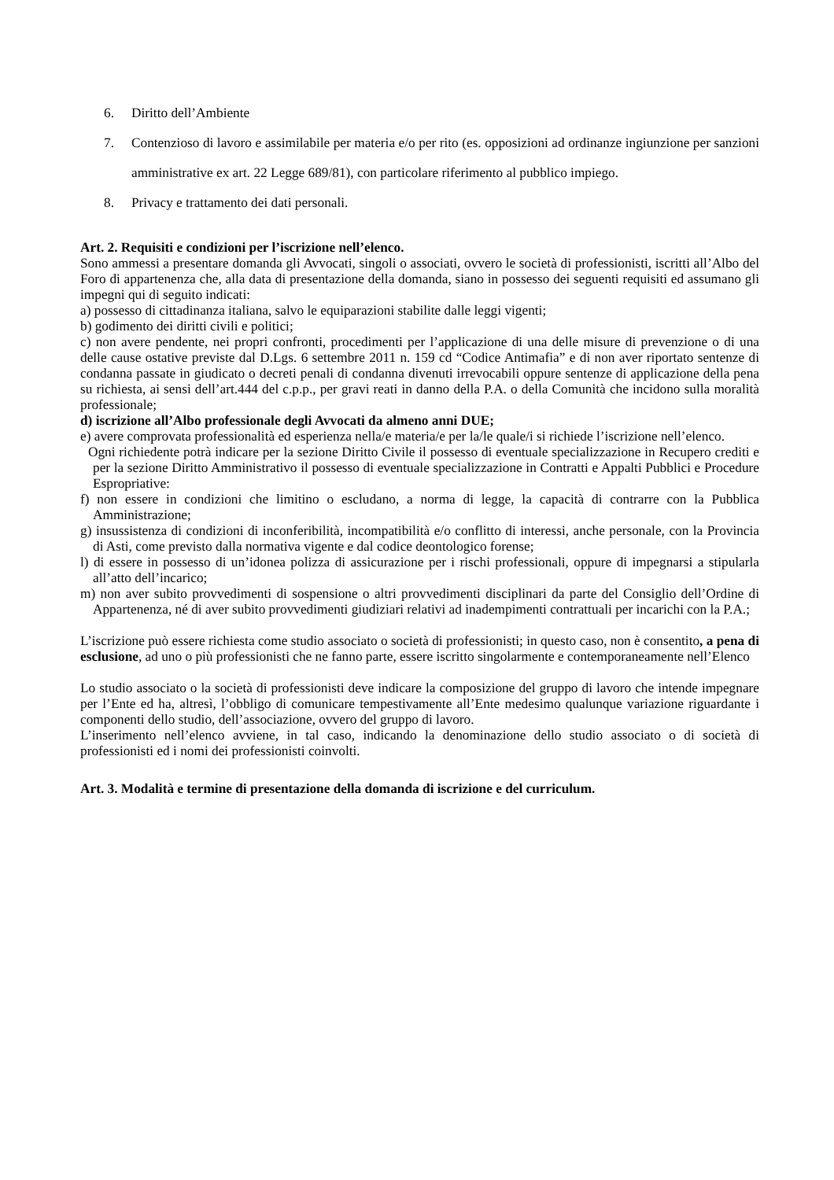6. Diritto dell’Ambiente
7. Contenzioso di lavoro e assimilabile per materia e/o per rito (es. opposizioni ad ordinanze ingiunzione per sanzioni amministrative ex art. 22 Legge 689/81), con particolare riferimento al pubblico impiego.
8. Privacy e trattamento dei dati personali.
Art. 2. Requisiti e condizioni per l’iscrizione nell’elenco.
Sono ammessi a presentare domanda gli Avvocati, singoli o associati, ovvero le società di professionisti, iscritti all’Albo del Foro di appartenenza che, alla data di presentazione della domanda, siano in possesso dei seguenti requisiti ed assumano gli impegni qui di seguito indicati:
a) possesso di cittadinanza italiana, salvo le equiparazioni stabilite dalle leggi vigenti;
b) godimento dei diritti civili e politici;
c) non avere pendente, nei propri confronti, procedimenti per l’applicazione di una delle misure di prevenzione o di una delle cause ostative previste dal D.Lgs. 6 settembre 2011 n. 159 cd “Codice Antimafia” e di non aver riportato sentenze di condanna passate in giudicato o decreti penali di condanna divenuti irrevocabili oppure sentenze di applicazione della pena su richiesta, ai sensi dell’art.444 del c.p.p., per gravi reati in danno della P.A. o della Comunità che incidono sulla moralità professionale;
d) iscrizione all’Albo professionale degli Avvocati da almeno anni DUE;
e) avere comprovata professionalità ed esperienza nella/e materia/e per la/le quale/i si richiede l’iscrizione nell’elenco.
Ogni richiedente potrà indicare per la sezione Diritto Civile il possesso di eventuale specializzazione in Recupero crediti e per la sezione Diritto Amministrativo il possesso di eventuale specializzazione in Contratti e Appalti Pubblici e Procedure Espropriative:
f) non essere in condizioni che limitino o escludano, a norma di legge, la capacità di contrarre con la Pubblica Amministrazione;
g) insussistenza di condizioni di inconferibilità, incompatibilità e/o conflitto di interessi, anche personale, con la Provincia di Asti, come previsto dalla normativa vigente e dal codice deontologico forense;
l) di essere in possesso di un’idonea polizza di assicurazione per i rischi professionali, oppure di impegnarsi a stipularla all’atto dell’incarico;
m) non aver subito provvedimenti di sospensione o altri provvedimenti disciplinari da parte del Consiglio dell’Ordine di Appartenenza, né di aver subito provvedimenti giudiziari relativi ad inadempimenti contrattuali per incarichi con la P.A.;
L’iscrizione può essere richiesta come studio associato o società di professionisti; in questo caso, non è consentito, a pena di esclusione, ad uno o più professionisti che ne fanno parte, essere iscritto singolarmente e contemporaneamente nell’Elenco
Lo studio associato o la società di professionisti deve indicare la composizione del gruppo di lavoro che intende impegnare per l’Ente ed ha, altresì, l’obbligo di comunicare tempestivamente all’Ente medesimo qualunque variazione riguardante i componenti dello studio, dell’associazione, ovvero del gruppo di lavoro.
L’inserimento nell’elenco avviene, in tal caso, indicando la denominazione dello studio associato o di società di professionisti ed i nomi dei professionisti coinvolti.
Art. 3. Modalità e termine di presentazione della domanda di iscrizione e del curriculum.